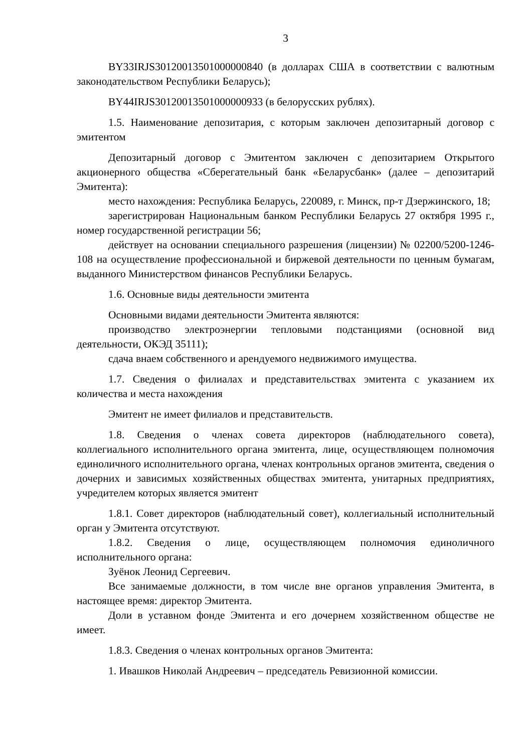3
BY33IRJS30120013501000000840 (в долларах США в соответствии с валютным законодательством Республики Беларусь);
BY44IRJS30120013501000000933 (в белорусских рублях).
1.5. Наименование депозитария, с которым заключен депозитарный договор с эмитентом
Депозитарный договор с Эмитентом заключен с депозитарием Открытого акционерного общества «Сберегательный банк «Беларусбанк» (далее – депозитарий Эмитента):
место нахождения: Республика Беларусь, 220089, г. Минск, пр-т Дзержинского, 18;
зарегистрирован Национальным банком Республики Беларусь 27 октября 1995 г., номер государственной регистрации 56;
действует на основании специального разрешения (лицензии) № 02200/5200-1246-108 на осуществление профессиональной и биржевой деятельности по ценным бумагам, выданного Министерством финансов Республики Беларусь.
1.6. Основные виды деятельности эмитента
Основными видами деятельности Эмитента являются:
производство электроэнергии тепловыми подстанциями (основной вид деятельности, ОКЭД 35111);
сдача внаем собственного и арендуемого недвижимого имущества.
1.7. Сведения о филиалах и представительствах эмитента с указанием их количества и места нахождения
Эмитент не имеет филиалов и представительств.
1.8. Сведения о членах совета директоров (наблюдательного совета), коллегиального исполнительного органа эмитента, лице, осуществляющем полномочия единоличного исполнительного органа, членах контрольных органов эмитента, сведения о дочерних и зависимых хозяйственных обществах эмитента, унитарных предприятиях, учредителем которых является эмитент
1.8.1. Совет директоров (наблюдательный совет), коллегиальный исполнительный орган у Эмитента отсутствуют.
1.8.2. Сведения о лице, осуществляющем полномочия единоличного исполнительного органа:
Зуёнок Леонид Сергеевич.
Все занимаемые должности, в том числе вне органов управления Эмитента, в настоящее время: директор Эмитента.
Доли в уставном фонде Эмитента и его дочернем хозяйственном обществе не имеет.
1.8.3. Сведения о членах контрольных органов Эмитента:
1. Ивашков Николай Андреевич – председатель Ревизионной комиссии.